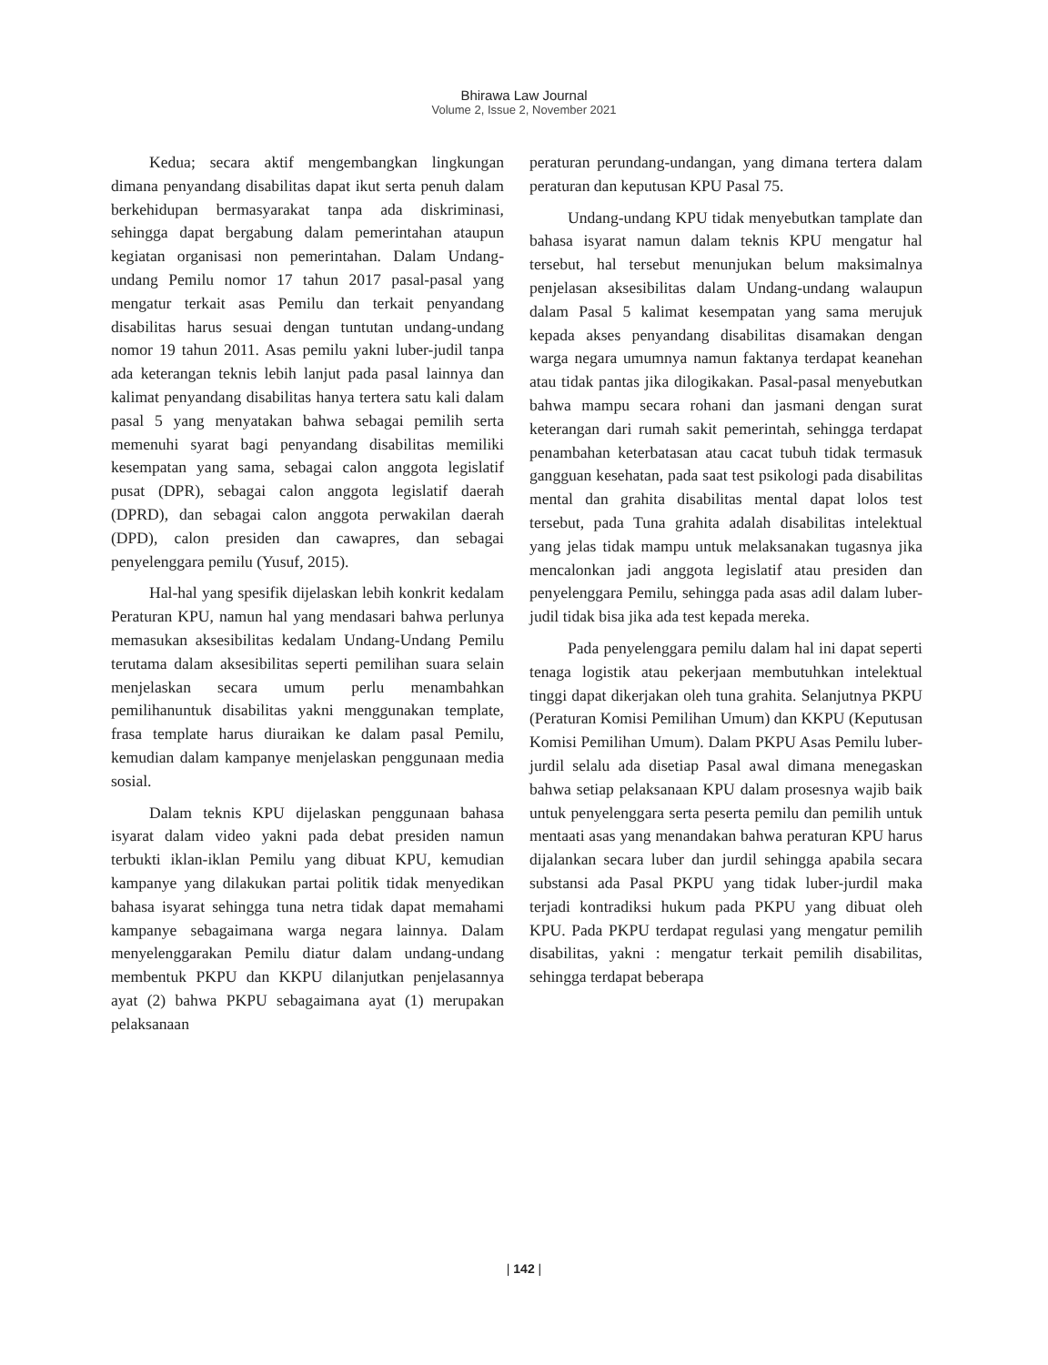Bhirawa Law Journal
Volume 2, Issue 2, November 2021
Kedua; secara aktif mengembangkan lingkungan dimana penyandang disabilitas dapat ikut serta penuh dalam berkehidupan bermasyarakat tanpa ada diskriminasi, sehingga dapat bergabung dalam pemerintahan ataupun kegiatan organisasi non pemerintahan. Dalam Undang-undang Pemilu nomor 17 tahun 2017 pasal-pasal yang mengatur terkait asas Pemilu dan terkait penyandang disabilitas harus sesuai dengan tuntutan undang-undang nomor 19 tahun 2011. Asas pemilu yakni luber-judil tanpa ada keterangan teknis lebih lanjut pada pasal lainnya dan kalimat penyandang disabilitas hanya tertera satu kali dalam pasal 5 yang menyatakan bahwa sebagai pemilih serta memenuhi syarat bagi penyandang disabilitas memiliki kesempatan yang sama, sebagai calon anggota legislatif pusat (DPR), sebagai calon anggota legislatif daerah (DPRD), dan sebagai calon anggota perwakilan daerah (DPD), calon presiden dan cawapres, dan sebagai penyelenggara pemilu (Yusuf, 2015).
Hal-hal yang spesifik dijelaskan lebih konkrit kedalam Peraturan KPU, namun hal yang mendasari bahwa perlunya memasukan aksesibilitas kedalam Undang-Undang Pemilu terutama dalam aksesibilitas seperti pemilihan suara selain menjelaskan secara umum perlu menambahkan pemilihanuntuk disabilitas yakni menggunakan template, frasa template harus diuraikan ke dalam pasal Pemilu, kemudian dalam kampanye menjelaskan penggunaan media sosial.
Dalam teknis KPU dijelaskan penggunaan bahasa isyarat dalam video yakni pada debat presiden namun terbukti iklan-iklan Pemilu yang dibuat KPU, kemudian kampanye yang dilakukan partai politik tidak menyedikan bahasa isyarat sehingga tuna netra tidak dapat memahami kampanye sebagaimana warga negara lainnya. Dalam menyelenggarakan Pemilu diatur dalam undang-undang membentuk PKPU dan KKPU dilanjutkan penjelasannya ayat (2) bahwa PKPU sebagaimana ayat (1) merupakan pelaksanaan
peraturan perundang-undangan, yang dimana tertera dalam peraturan dan keputusan KPU Pasal 75.
Undang-undang KPU tidak menyebutkan tamplate dan bahasa isyarat namun dalam teknis KPU mengatur hal tersebut, hal tersebut menunjukan belum maksimalnya penjelasan aksesibilitas dalam Undang-undang walaupun dalam Pasal 5 kalimat kesempatan yang sama merujuk kepada akses penyandang disabilitas disamakan dengan warga negara umumnya namun faktanya terdapat keanehan atau tidak pantas jika dilogikakan. Pasal-pasal menyebutkan bahwa mampu secara rohani dan jasmani dengan surat keterangan dari rumah sakit pemerintah, sehingga terdapat penambahan keterbatasan atau cacat tubuh tidak termasuk gangguan kesehatan, pada saat test psikologi pada disabilitas mental dan grahita disabilitas mental dapat lolos test tersebut, pada Tuna grahita adalah disabilitas intelektual yang jelas tidak mampu untuk melaksanakan tugasnya jika mencalonkan jadi anggota legislatif atau presiden dan penyelenggara Pemilu, sehingga pada asas adil dalam luber-judil tidak bisa jika ada test kepada mereka.
Pada penyelenggara pemilu dalam hal ini dapat seperti tenaga logistik atau pekerjaan membutuhkan intelektual tinggi dapat dikerjakan oleh tuna grahita. Selanjutnya PKPU (Peraturan Komisi Pemilihan Umum) dan KKPU (Keputusan Komisi Pemilihan Umum). Dalam PKPU Asas Pemilu luber-jurdil selalu ada disetiap Pasal awal dimana menegaskan bahwa setiap pelaksanaan KPU dalam prosesnya wajib baik untuk penyelenggara serta peserta pemilu dan pemilih untuk mentaati asas yang menandakan bahwa peraturan KPU harus dijalankan secara luber dan jurdil sehingga apabila secara substansi ada Pasal PKPU yang tidak luber-jurdil maka terjadi kontradiksi hukum pada PKPU yang dibuat oleh KPU. Pada PKPU terdapat regulasi yang mengatur pemilih disabilitas, yakni : mengatur terkait pemilih disabilitas, sehingga terdapat beberapa
| 142 |